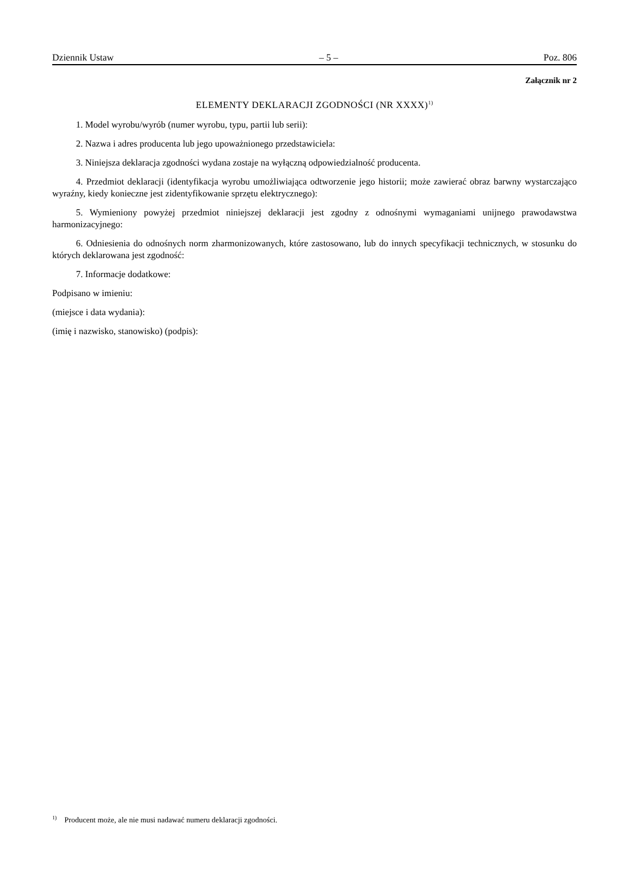Dziennik Ustaw – 5 – Poz. 806
Załącznik nr 2
ELEMENTY DEKLARACJI ZGODNOŚCI (NR XXXX)<sup>1)</sup>
1. Model wyrobu/wyrób (numer wyrobu, typu, partii lub serii):
2. Nazwa i adres producenta lub jego upoważnionego przedstawiciela:
3. Niniejsza deklaracja zgodności wydana zostaje na wyłączną odpowiedzialność producenta.
4. Przedmiot deklaracji (identyfikacja wyrobu umożliwiająca odtworzenie jego historii; może zawierać obraz barwny wystarczająco wyraźny, kiedy konieczne jest zidentyfikowanie sprzętu elektrycznego):
5. Wymieniony powyżej przedmiot niniejszej deklaracji jest zgodny z odnośnymi wymaganiami unijnego prawodawstwa harmonizacyjnego:
6. Odniesienia do odnośnych norm zharmonizowanych, które zastosowano, lub do innych specyfikacji technicznych, w stosunku do których deklarowana jest zgodność:
7. Informacje dodatkowe:
Podpisano w imieniu:
(miejsce i data wydania):
(imię i nazwisko, stanowisko) (podpis):
<sup>1)</sup> Producent może, ale nie musi nadawać numeru deklaracji zgodności.